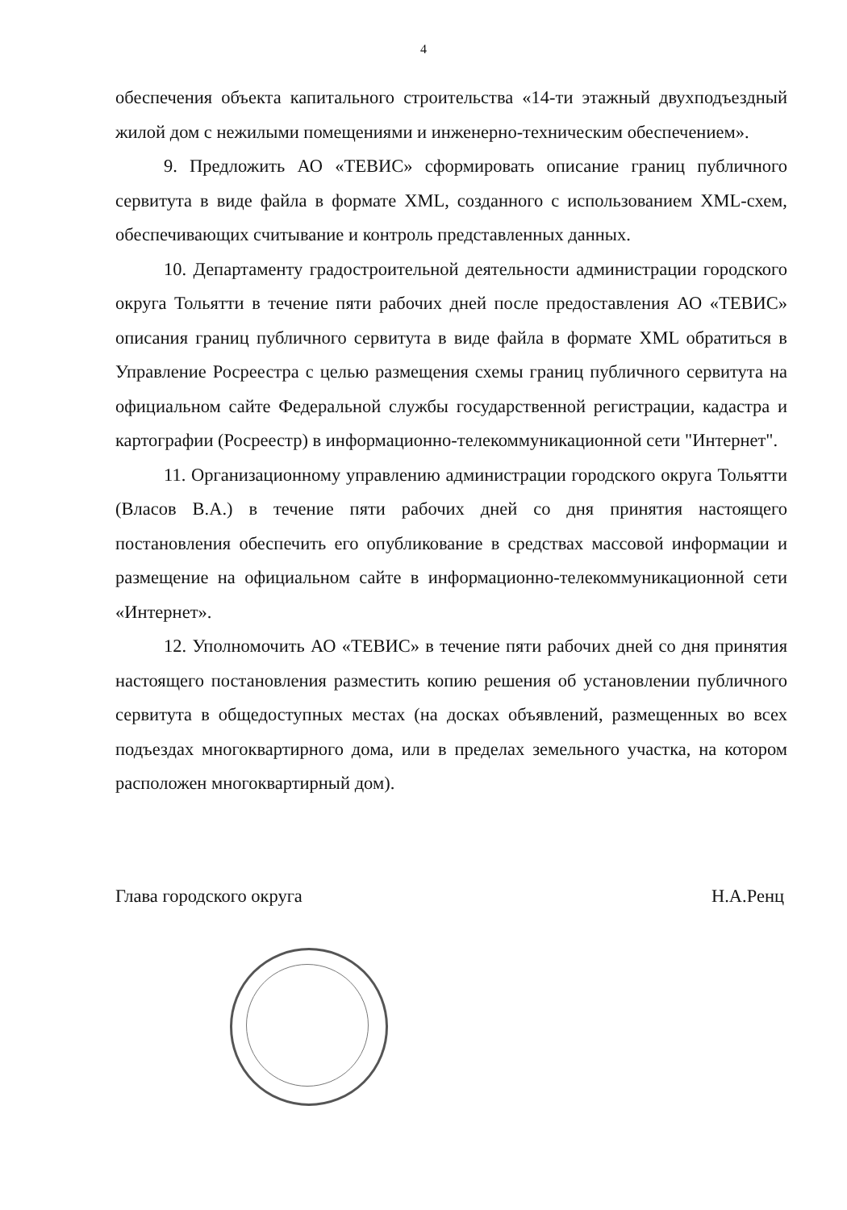4
обеспечения объекта капитального строительства «14-ти этажный двухподъездный жилой дом с нежилыми помещениями и инженерно-техническим обеспечением».
9. Предложить АО «ТЕВИС» сформировать описание границ публичного сервитута в виде файла в формате XML, созданного с использованием XML-схем, обеспечивающих считывание и контроль представленных данных.
10. Департаменту градостроительной деятельности администрации городского округа Тольятти в течение пяти рабочих дней после предоставления АО «ТЕВИС» описания границ публичного сервитута в виде файла в формате XML обратиться в Управление Росреестра с целью размещения схемы границ публичного сервитута на официальном сайте Федеральной службы государственной регистрации, кадастра и картографии (Росреестр) в информационно-телекоммуникационной сети "Интернет".
11. Организационному управлению администрации городского округа Тольятти (Власов В.А.) в течение пяти рабочих дней со дня принятия настоящего постановления обеспечить его опубликование в средствах массовой информации и размещение на официальном сайте в информационно-телекоммуникационной сети «Интернет».
12. Уполномочить АО «ТЕВИС» в течение пяти рабочих дней со дня принятия настоящего постановления разместить копию решения об установлении публичного сервитута в общедоступных местах (на досках объявлений, размещенных во всех подъездах многоквартирного дома, или в пределах земельного участка, на котором расположен многоквартирный дом).
Глава городского округа Н.А.Ренц